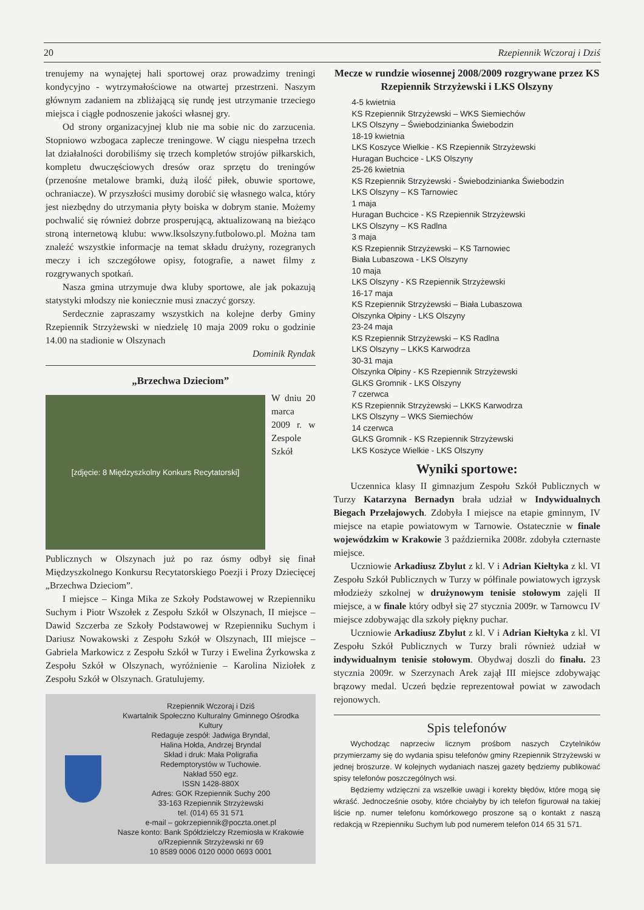20 Rzepiennik Wczoraj i Dziś
trenujemy na wynajętej hali sportowej oraz prowadzimy treningi kondycyjno - wytrzymałościowe na otwartej przestrzeni. Naszym głównym zadaniem na zbliżającą się rundę jest utrzymanie trzeciego miejsca i ciągłe podnoszenie jakości własnej gry.
Od strony organizacyjnej klub nie ma sobie nic do zarzucenia. Stopniowo wzbogaca zaplecze treningowe. W ciągu niespełna trzech lat działalności dorobiliśmy się trzech kompletów strojów piłkarskich, kompletu dwuczęściowych dresów oraz sprzętu do treningów (przenośne metalowe bramki, dużą ilość piłek, obuwie sportowe, ochraniacze). W przyszłości musimy dorobić się własnego walca, który jest niezbędny do utrzymania płyty boiska w dobrym stanie. Możemy pochwalić się również dobrze prosperującą, aktualizowaną na bieżąco stroną internetową klubu: www.lksolszyny.futbolowo.pl. Można tam znaleźć wszystkie informacje na temat składu drużyny, rozegranych meczy i ich szczegółowe opisy, fotografie, a nawet filmy z rozgrywanych spotkań.
Nasza gmina utrzymuje dwa kluby sportowe, ale jak pokazują statystyki młodszy nie koniecznie musi znaczyć gorszy.
Serdecznie zapraszamy wszystkich na kolejne derby Gminy Rzepiennik Strzyżewski w niedzielę 10 maja 2009 roku o godzinie 14.00 na stadionie w Olszynach
Dominik Ryndak
„Brzechwa Dzieciom”
[zdjęcie: 8 Międzyszkolny Konkurs Recytatorski]
W dniu 20 marca 2009 r. w Zespole Szkół Publicznych w Olszynach już po raz ósmy odbył się finał Międzyszkolnego Konkursu Recytatorskiego Poezji i Prozy Dziecięcej „Brzechwa Dzieciom”.
I miejsce – Kinga Mika ze Szkoły Podstawowej w Rzepienniku Suchym i Piotr Wszołek z Zespołu Szkół w Olszynach, II miejsce – Dawid Szczerba ze Szkoły Podstawowej w Rzepienniku Suchym i Dariusz Nowakowski z Zespołu Szkół w Olszynach, III miejsce – Gabriela Markowicz z Zespołu Szkół w Turzy i Ewelina Żyrkowska z Zespołu Szkół w Olszynach, wyróżnienie – Karolina Niziołek z Zespołu Szkół w Olszynach. Gratulujemy.
Rzepiennik Wczoraj i Dziś
Kwartalnik Społeczno Kulturalny Gminnego Ośrodka Kultury
Redaguje zespół: Jadwiga Bryndal,
Halina Hołda, Andrzej Bryndal
Skład i druk: Mała Poligrafia
Redemptorystów w Tuchowie.
Nakład 550 egz.
ISSN 1428-880X
Adres: GOK Rzepiennik Suchy 200
33-163 Rzepiennik Strzyżewski
tel. (014) 65 31 571
e-mail – gokrzepiennik@poczta.onet.pl
Nasze konto: Bank Spółdzielczy Rzemiosła w Krakowie
o/Rzepiennik Strzyżewski nr 69
10 8589 0006 0120 0000 0693 0001
Mecze w rundzie wiosennej 2008/2009 rozgrywane przez KS Rzepiennik Strzyżewski i LKS Olszyny
4-5 kwietnia
KS Rzepiennik Strzyżewski – WKS Siemiechów
LKS Olszyny – Świebodzinianka Świebodzin
18-19 kwietnia
LKS Koszyce Wielkie - KS Rzepiennik Strzyżewski
Huragan Buchcice - LKS Olszyny
25-26 kwietnia
KS Rzepiennik Strzyżewski - Świebodzinianka Świebodzin
LKS Olszyny – KS Tarnowiec
1 maja
Huragan Buchcice - KS Rzepiennik Strzyżewski
LKS Olszyny – KS Radlna
3 maja
KS Rzepiennik Strzyżewski – KS Tarnowiec
Biała Lubaszowa - LKS Olszyny
10 maja
LKS Olszyny - KS Rzepiennik Strzyżewski
16-17 maja
KS Rzepiennik Strzyżewski – Biała Lubaszowa
Olszynka Ołpiny - LKS Olszyny
23-24 maja
KS Rzepiennik Strzyżewski – KS Radlna
LKS Olszyny – LKKS Karwodrza
30-31 maja
Olszynka Ołpiny - KS Rzepiennik Strzyżewski
GLKS Gromnik - LKS Olszyny
7 czerwca
KS Rzepiennik Strzyżewski – LKKS Karwodrza
LKS Olszyny – WKS Siemiechów
14 czerwca
GLKS Gromnik - KS Rzepiennik Strzyżewski
LKS Koszyce Wielkie - LKS Olszyny
Wyniki sportowe:
Uczennica klasy II gimnazjum Zespołu Szkół Publicznych w Turzy Katarzyna Bernadyn brała udział w Indywidualnych Biegach Przełajowych. Zdobyła I miejsce na etapie gminnym, IV miejsce na etapie powiatowym w Tarnowie. Ostatecznie w finale wojewódzkim w Krakowie 3 października 2008r. zdobyła czternaste miejsce.
Uczniowie Arkadiusz Zbylut z kl. V i Adrian Kiełtyka z kl. VI Zespołu Szkół Publicznych w Turzy w półfinale powiatowych igrzysk młodzieży szkolnej w drużynowym tenisie stołowym zajęli II miejsce, a w finale który odbył się 27 stycznia 2009r. w Tarnowcu IV miejsce zdobywając dla szkoły piękny puchar.
Uczniowie Arkadiusz Zbylut z kl. V i Adrian Kiełtyka z kl. VI Zespołu Szkół Publicznych w Turzy brali również udział w indywidualnym tenisie stołowym. Obydwaj doszli do finału. 23 stycznia 2009r. w Szerzynach Arek zajął III miejsce zdobywając brązowy medal. Uczeń będzie reprezentował powiat w zawodach rejonowych.
Spis telefonów
Wychodząc naprzeciw licznym prośbom naszych Czytelników przymierzamy się do wydania spisu telefonów gminy Rzepiennik Strzyżewski w jednej broszurze. W kolejnych wydaniach naszej gazety będziemy publikować spisy telefonów poszczególnych wsi.
Będziemy wdzięczni za wszelkie uwagi i korekty błędów, które mogą się wkraść. Jednocześnie osoby, które chciałyby by ich telefon figurował na takiej liście np. numer telefonu komórkowego proszone są o kontakt z naszą redakcją w Rzepienniku Suchym lub pod numerem telefon 014 65 31 571.